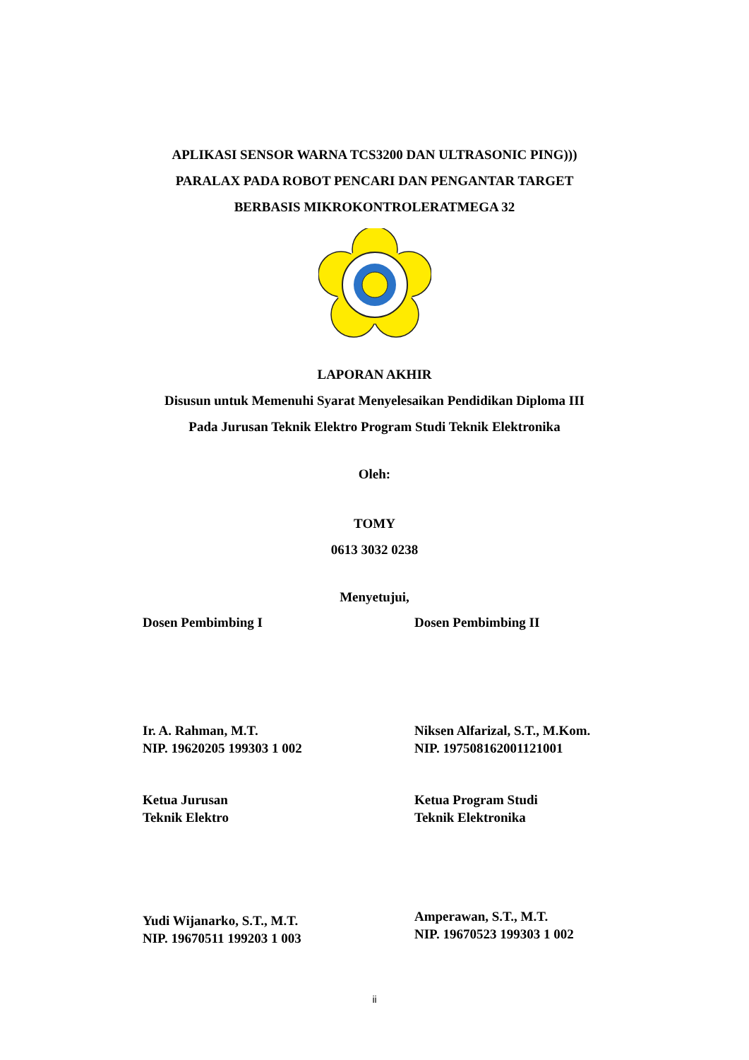APLIKASI SENSOR WARNA TCS3200 DAN ULTRASONIC PING)))
PARALAX PADA ROBOT PENCARI DAN PENGANTAR TARGET
BERBASIS MIKROKONTROLERATMEGA 32
LAPORAN AKHIR
Disusun untuk Memenuhi Syarat Menyelesaikan Pendidikan Diploma III
Pada Jurusan Teknik Elektro Program Studi Teknik Elektronika
Oleh:
TOMY
0613 3032 0238
Menyetujui,
Dosen Pembimbing I Dosen Pembimbing II
Ir. A. Rahman, M.T.
NIP. 19620205 199303 1 002
Niksen Alfarizal, S.T., M.Kom.
NIP. 197508162001121001
Ketua Jurusan
Teknik Elektro
Ketua Program Studi
Teknik Elektronika
Yudi Wijanarko, S.T., M.T.
NIP. 19670511 199203 1 003
Amperawan, S.T., M.T.
NIP. 19670523 199303 1 002
ii